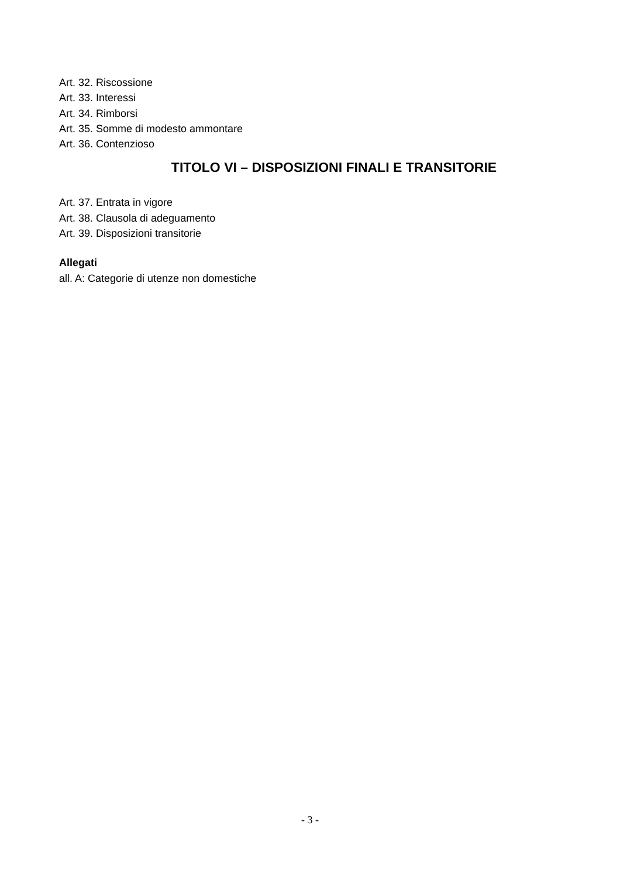Art. 32. Riscossione
Art. 33. Interessi
Art. 34. Rimborsi
Art. 35. Somme di modesto ammontare
Art. 36. Contenzioso
TITOLO VI – DISPOSIZIONI FINALI E TRANSITORIE
Art. 37. Entrata in vigore
Art. 38. Clausola di adeguamento
Art. 39. Disposizioni transitorie
Allegati
all. A: Categorie di utenze non domestiche
- 3 -